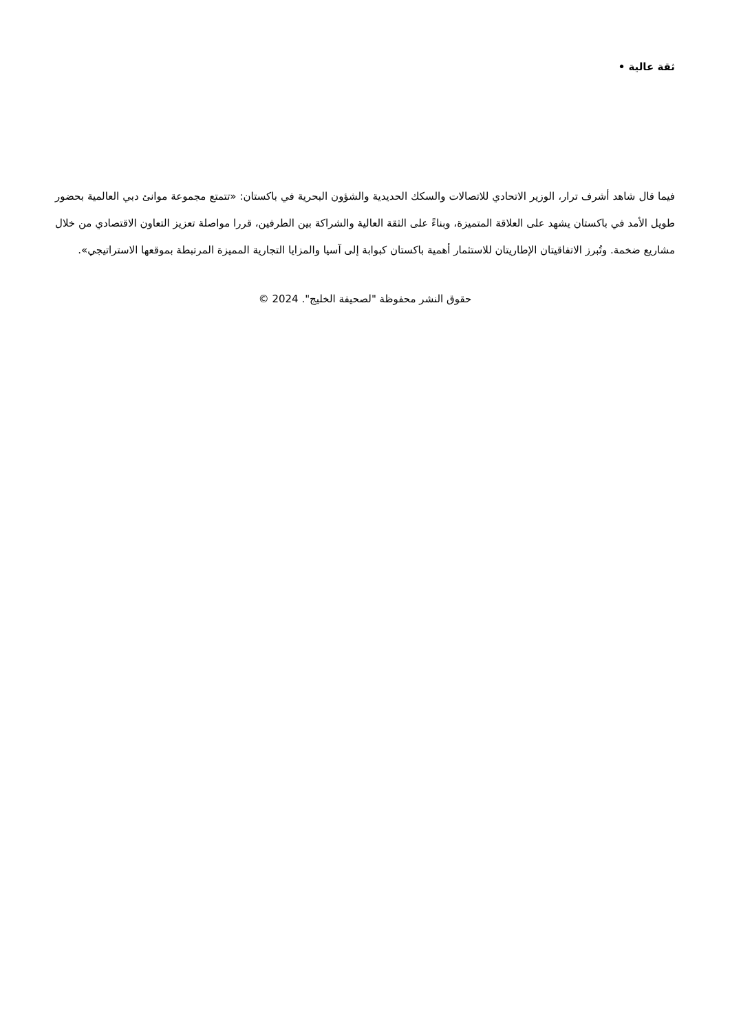ثقة عالية •
فيما قال شاهد أشرف ترار، الوزير الاتحادي للاتصالات والسكك الحديدية والشؤون البحرية في باكستان: «تتمتع مجموعة موانئ دبي العالمية بحضور طويل الأمد في باكستان يشهد على العلاقة المتميزة، وبناءً على الثقة العالية والشراكة بين الطرفين، قررا مواصلة تعزيز التعاون الاقتصادي من خلال مشاريع ضخمة. وتُبرز الاتفاقيتان الإطاريتان للاستثمار أهمية باكستان كبوابة إلى آسيا والمزايا التجارية المميزة المرتبطة بموقعها الاستراتيجي».
حقوق النشر محفوظة "لصحيفة الخليج". 2024 ©